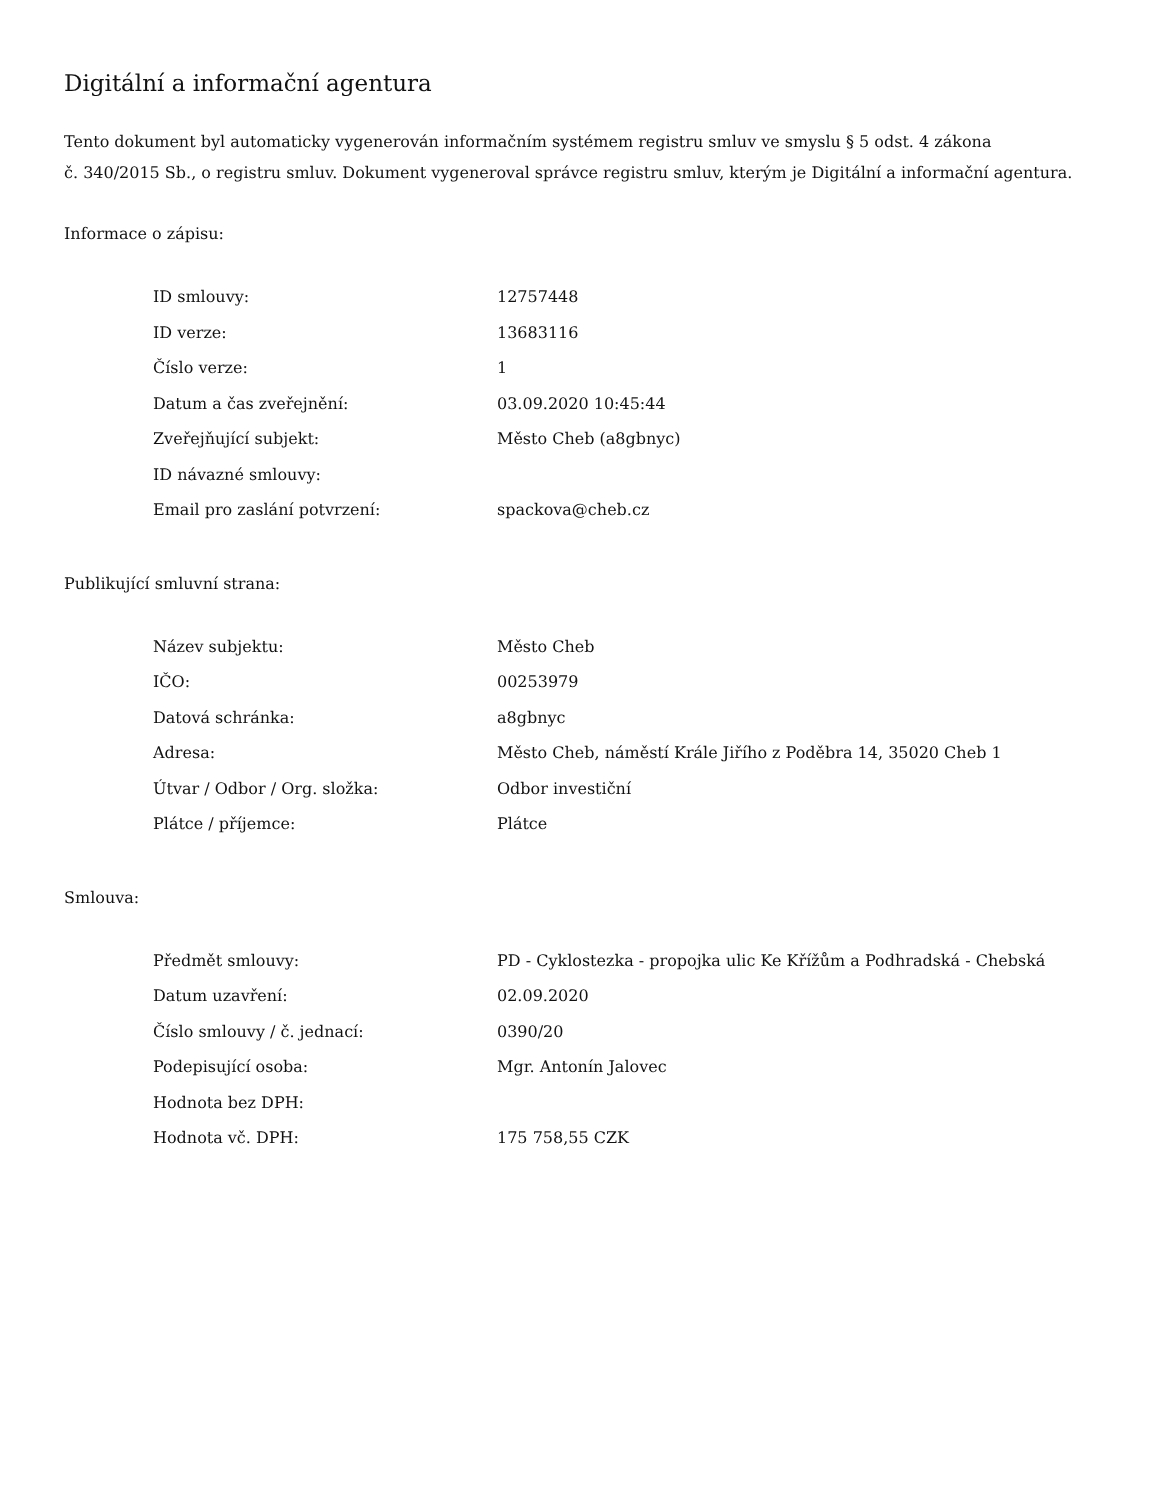Digitální a informační agentura
Tento dokument byl automaticky vygenerován informačním systémem registru smluv ve smyslu § 5 odst. 4 zákona
č. 340/2015 Sb., o registru smluv. Dokument vygeneroval správce registru smluv, kterým je Digitální a informační agentura.
Informace o zápisu:
| ID smlouvy: | 12757448 |
| ID verze: | 13683116 |
| Číslo verze: | 1 |
| Datum a čas zveřejnění: | 03.09.2020 10:45:44 |
| Zveřejňující subjekt: | Město Cheb (a8gbnyc) |
| ID návazné smlouvy: | |
| Email pro zaslání potvrzení: | spackova@cheb.cz |
Publikující smluvní strana:
| Název subjektu: | Město Cheb |
| IČO: | 00253979 |
| Datová schránka: | a8gbnyc |
| Adresa: | Město Cheb, náměstí Krále Jiřího z Poděbra 14, 35020 Cheb 1 |
| Útvar / Odbor / Org. složka: | Odbor investiční |
| Plátce / příjemce: | Plátce |
Smlouva:
| Předmět smlouvy: | PD - Cyklostezka - propojka ulic Ke Křížům a Podhradská - Chebská |
| Datum uzavření: | 02.09.2020 |
| Číslo smlouvy / č. jednací: | 0390/20 |
| Podepisující osoba: | Mgr. Antonín Jalovec |
| Hodnota bez DPH: | |
| Hodnota vč. DPH: | 175 758,55 CZK |